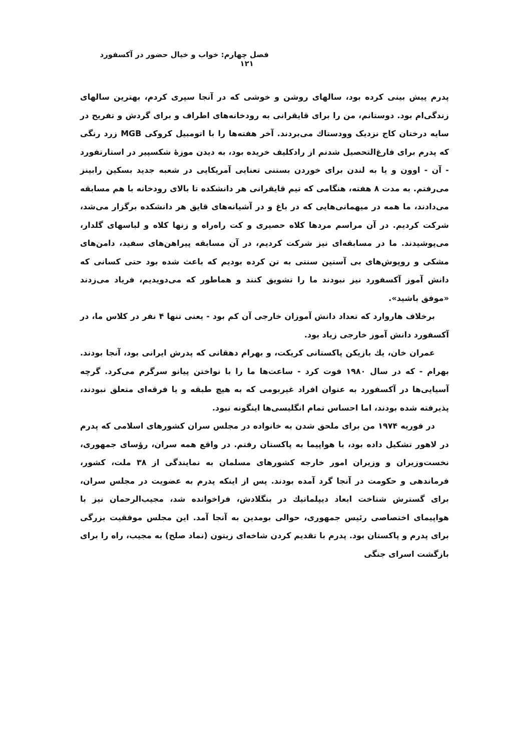فصل چهارم: خواب و خیال حضور در آکسفورد ۱۲۱
پدرم پیش بینی کرده بود، سالهای روشن و خوشی که در آنجا سپری کردم، بهترین سالهای زندگی‌ام بود. دوستانم، من را برای قایقرانی به رودخانه‌های اطراف و برای گردش و تفریح در سایه درختان کاج نزدیک وودستاك می‌بردند. آخر هفته‌ها را با اتومبیل کروکی MGB زرد رنگی که پدرم برای فارغ‌التحصیل شدنم از رادکلیف خریده بود، به دیدن موزهٔ شکسپیر در استارتفورد - آن - اوون و یا به لندن برای خوردن بستنی تعنایی آمریکایی در شعبه جدید بسکین رابینز می‌رفتم. به مدت ۸ هفته، هنگامی که تیم قایقرانی هر دانشکده تا بالای رودخانه با هم مسابقه می‌دادند، ما همه در میهمانی‌هایی که در باغ و در آشیانه‌های قایق هر دانشکده برگزار می‌شد، شرکت کردیم. در آن مراسم مردها کلاه حصیری و کت راه‌راه و زنها کلاه و لباسهای گلدار، می‌پوشیدند. ما در مسابقه‌ای نیز شرکت کردیم، در آن مسابقه پیراهن‌های سفید، دامن‌های مشکی و روپوش‌های بی آستین سنتی به تن کرده بودیم که باعث شده بود حتی کسانی که دانش آموز آکسفورد نیز نبودند ما را تشویق کنند و هماطور که می‌دویدیم، فریاد می‌زدند «موفق باشید».
برخلاف هاروارد که تعداد دانش آموزان خارجی آن کم بود - یعنی تنها ۴ نفر در کلاس ما، در آکسفورد دانش آموز خارجی زیاد بود.
عمران خان، یك بازیکن پاکستانی کریکت، و بهرام دهقانی که پدرش ایرانی بود، آنجا بودند. بهرام - که در سال ۱۹۸۰ فوت کرد - ساعت‌ها ما را با نواختن پیانو سرگرم می‌کرد. گرچه آسیایی‌ها در آکسفورد به عنوان افراد غیربومی که به هیچ طبقه و یا فرقه‌ای متعلق نبودند، پذیرفته شده بودند، اما احساس تمام انگلیسی‌ها اینگونه نبود.
در فوریه ۱۹۷۴ من برای ملحق شدن به خانواده در مجلس سران کشورهای اسلامی که پدرم در لاهور تشکیل داده بود، با هواپیما به پاکستان رفتم. در واقع همه سران، رؤسای جمهوری، نخست‌وزیران و وزیران امور خارجه کشورهای مسلمان به نمایندگی از ۳۸ ملت، کشور، فرماندهی و حکومت در آنجا گرد آمده بودند. پس از اینکه پدرم به عضویت در مجلس سران، برای گسترش شناخت ابعاد دیپلماتیك در بنگلادش، فراخوانده شد، مجیب‌الرحمان نیز با هواپیمای اختصاصی رئیس جمهوری، حوالی بومدین به آنجا آمد. این مجلس موفقیت بزرگی برای پدرم و پاکستان بود. پدرم با تقدیم کردن شاخه‌ای زیتون (نماد صلح) به مجیب، راه را برای بازگشت اسرای جنگی